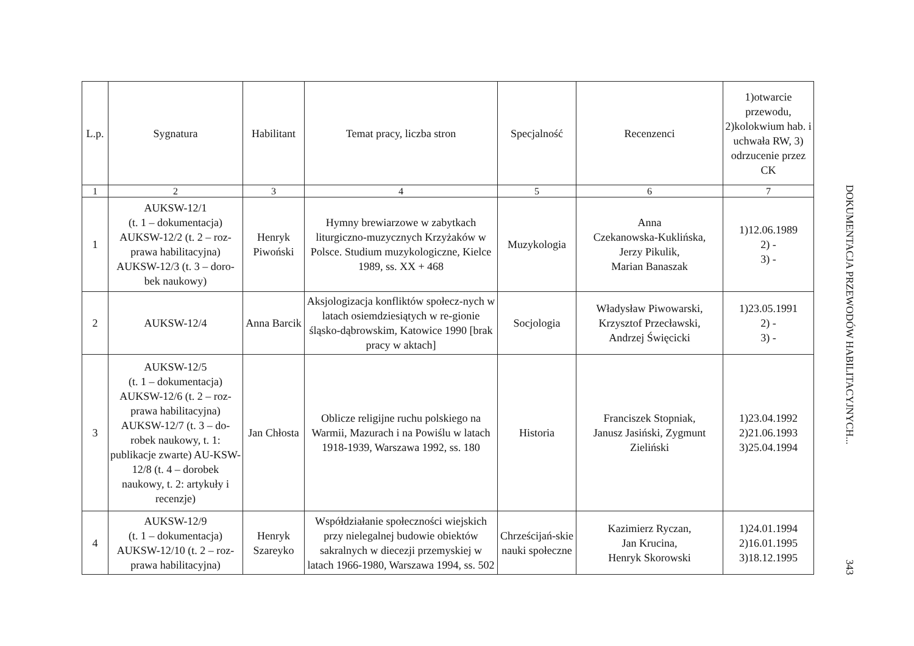| L.p. | Sygnatura | Habilitant | Temat pracy, liczba stron | Specjalność | Recenzenci | 1)otwarcie przewodu, 2)kolokwium hab. i uchwała RW, 3) odrzucenie przez CK |
| --- | --- | --- | --- | --- | --- | --- |
| 1 | 2 | 3 | 4 | 5 | 6 | 7 |
| 1 | AUKSW-12/1 (t. 1 – dokumentacja) AUKSW-12/2 (t. 2 – roz-prawa habilitacyjna) AUKSW-12/3 (t. 3 – doro-bek naukowy) | Henryk Piwoński | Hymny brewiarzowe w zabytkach liturgiczno-muzycznych Krzyżaków w Polsce. Studium muzykologiczne, Kielce 1989, ss. XX + 468 | Muzykologia | Anna Czekanowska-Kuklińska, Jerzy Pikulik, Marian Banaszak | 1)12.06.1989 2) - 3) - |
| 2 | AUKSW-12/4 | Anna Barcik | Aksjologizacja konfliktów społecz-nych w latach osiemdziesiątych w re-gionie śląsko-dąbrowskim, Katowice 1990 [brak pracy w aktach] | Socjologia | Władysław Piwowarski, Krzysztof Przecławski, Andrzej Święcicki | 1)23.05.1991 2) - 3) - |
| 3 | AUKSW-12/5 (t. 1 – dokumentacja) AUKSW-12/6 (t. 2 – roz-prawa habilitacyjna) AUKSW-12/7 (t. 3 – do-robek naukowy, t. 1: publikacje zwarte) AU-KSW-12/8 (t. 4 – dorobek naukowy, t. 2: artykuły i recenzje) | Jan Chłosta | Oblicze religijne ruchu polskiego na Warmii, Mazurach i na Powiślu w latach 1918-1939, Warszawa 1992, ss. 180 | Historia | Franciszek Stopniak, Janusz Jasiński, Zygmunt Zieliński | 1)23.04.1992 2)21.06.1993 3)25.04.1994 |
| 4 | AUKSW-12/9 (t. 1 – dokumentacja) AUKSW-12/10 (t. 2 – roz-prawa habilitacyjna) | Henryk Szareyko | Współdziałanie społeczności wiejskich przy nielegalnej budowie obiektów sakralnych w diecezji przemyskiej w latach 1966-1980, Warszawa 1994, ss. 502 | Chrześcijań-skie nauki społeczne | Kazimierz Ryczan, Jan Krucina, Henryk Skorowski | 1)24.01.1994 2)16.01.1995 3)18.12.1995 |
DOKUMENTACJA PRZEWODÓW HABILITACYJNYCH... 343